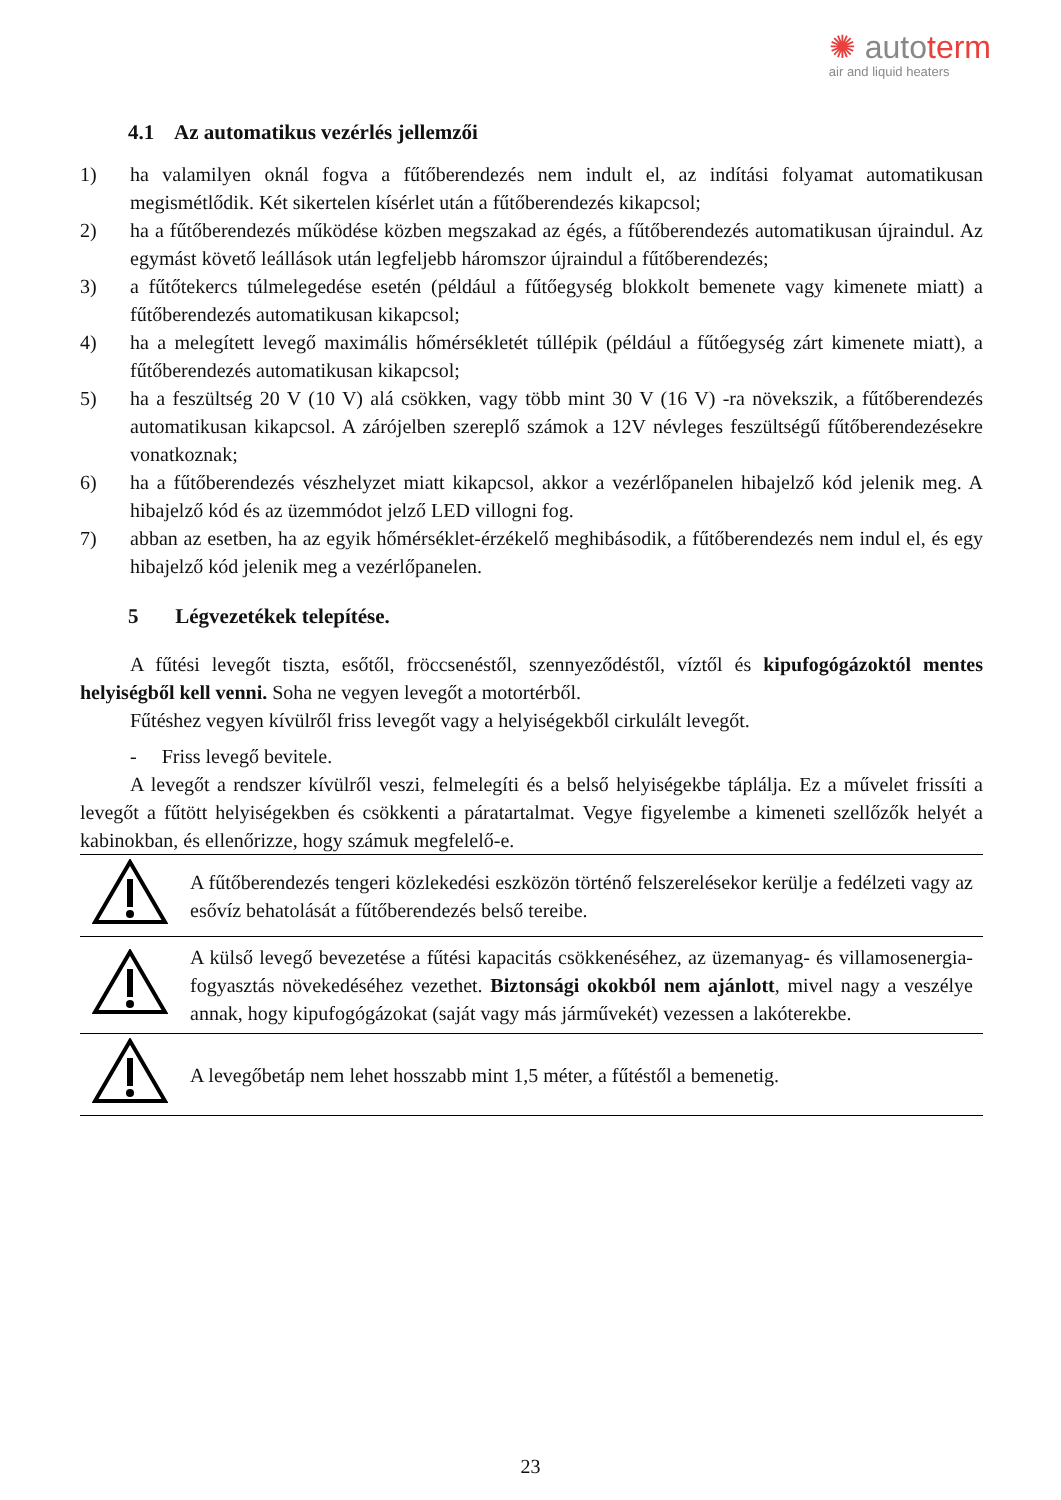✺ autoterm
air and liquid heaters
4.1 Az automatikus vezérlés jellemzői
1) ha valamilyen oknál fogva a fűtőberendezés nem indult el, az indítási folyamat automatikusan megismétlődik. Két sikertelen kísérlet után a fűtőberendezés kikapcsol;
2) ha a fűtőberendezés működése közben megszakad az égés, a fűtőberendezés automatikusan újraindul. Az egymást követő leállások után legfeljebb háromszor újraindul a fűtőberendezés;
3) a fűtőtekercs túlmelegedése esetén (például a fűtőegység blokkolt bemenete vagy kimenete miatt) a fűtőberendezés automatikusan kikapcsol;
4) ha a melegített levegő maximális hőmérsékletét túllépik (például a fűtőegység zárt kimenete miatt), a fűtőberendezés automatikusan kikapcsol;
5) ha a feszültség 20 V (10 V) alá csökken, vagy több mint 30 V (16 V) -ra növekszik, a fűtőberendezés automatikusan kikapcsol. A zárójelben szereplő számok a 12V névleges feszültségű fűtőberendezésekre vonatkoznak;
6) ha a fűtőberendezés vészhelyzet miatt kikapcsol, akkor a vezérlőpanelen hibajelző kód jelenik meg. A hibajelző kód és az üzemmódot jelző LED villogni fog.
7) abban az esetben, ha az egyik hőmérséklet-érzékelő meghibásodik, a fűtőberendezés nem indul el, és egy hibajelző kód jelenik meg a vezérlőpanelen.
5 Légvezetékek telepítése.
A fűtési levegőt tiszta, esőtől, fröccsenéstől, szennyeződéstől, víztől és kipufogógázoktól mentes helyiségből kell venni. Soha ne vegyen levegőt a motortérből.
Fűtéshez vegyen kívülről friss levegőt vagy a helyiségekből cirkulált levegőt.
- Friss levegő bevitele.
A levegőt a rendszer kívülről veszi, felmelegíti és a belső helyiségekbe táplálja. Ez a művelet frissíti a levegőt a fűtött helyiségekben és csökkenti a páratartalmat. Vegye figyelembe a kimeneti szellőzők helyét a kabinokban, és ellenőrizze, hogy számuk megfelelő-e.
| | A fűtőberendezés tengeri közlekedési eszközön történő felszerelésekor kerülje a fedélzeti vagy az esővíz behatolását a fűtőberendezés belső tereibe. |
| | A külső levegő bevezetése a fűtési kapacitás csökkenéséhez, az üzemanyag- és villamosenergia-fogyasztás növekedéséhez vezethet. Biztonsági okokból nem ajánlott , mivel nagy a veszélye annak, hogy kipufogógázokat (saját vagy más járművekét) vezessen a lakóterekbe. |
| | A levegőbetáp nem lehet hosszabb mint 1,5 méter, a fűtéstől a bemenetig. |
23